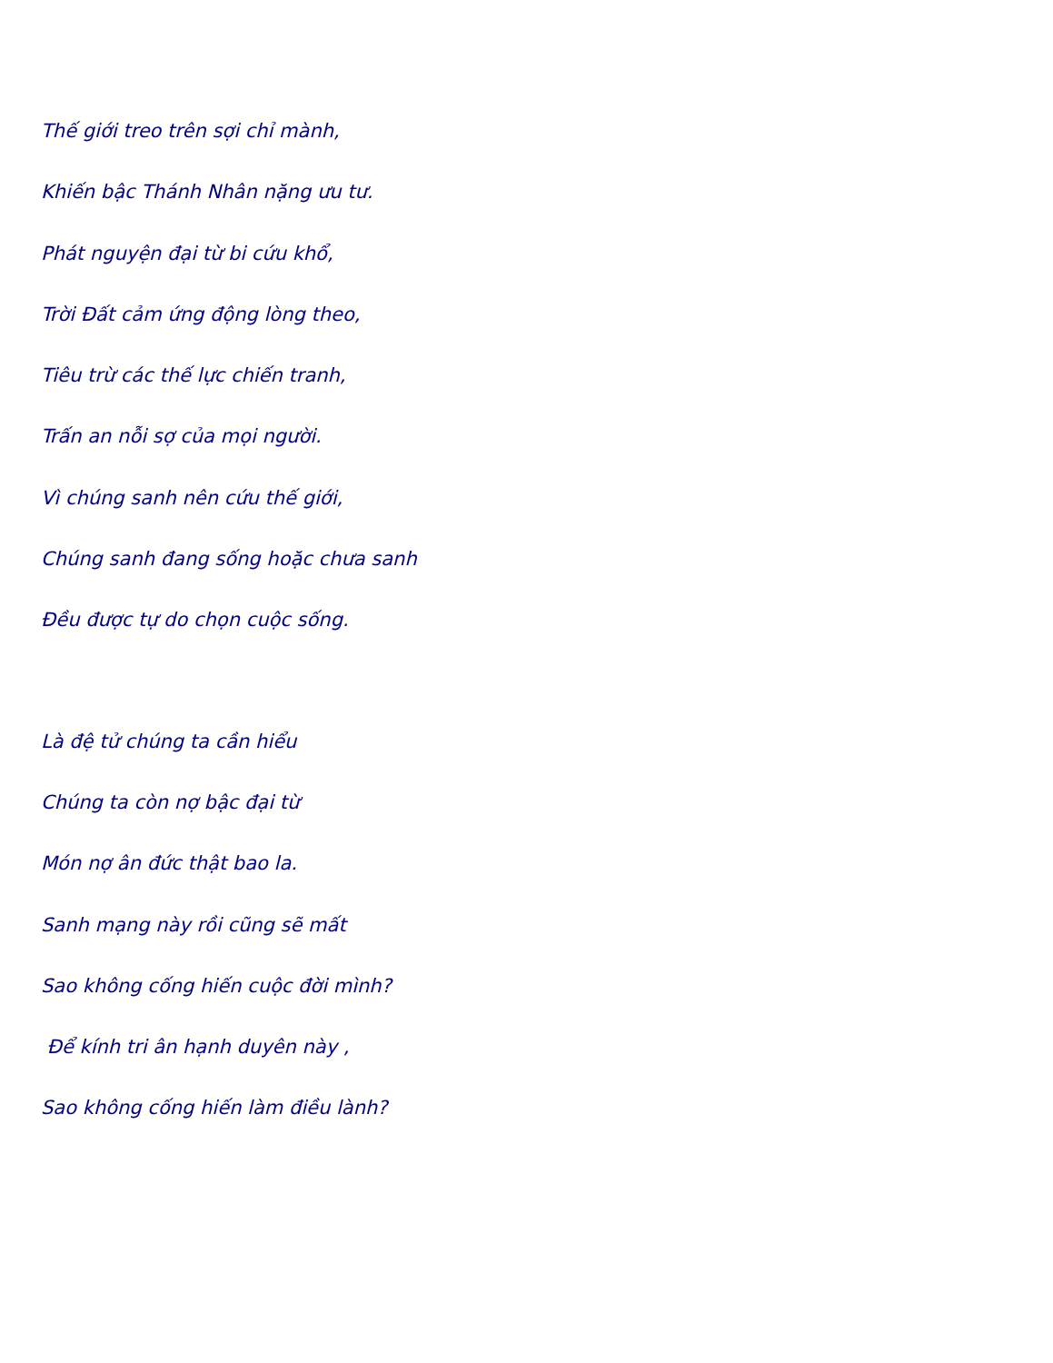Thế giới treo trên sợi chỉ mành,
Khiến bậc Thánh Nhân nặng ưu tư.
Phát nguyện đại từ bi cứu khổ,
Trời Đất cảm ứng động lòng theo,
Tiêu trừ các thế lực chiến tranh,
Trấn an nỗi sợ của mọi người.
Vì chúng sanh nên cứu thế giới,
Chúng sanh đang sống hoặc chưa sanh
Đều được tự do chọn cuộc sống.
Là đệ tử chúng ta cần hiểu
Chúng ta còn nợ bậc đại từ
Món nợ ân đức thật bao la.
Sanh mạng này rồi cũng sẽ mất
Sao không cống hiến cuộc đời mình?
Để kính tri ân hạnh duyên này ,
Sao không cống hiến làm điều lành?